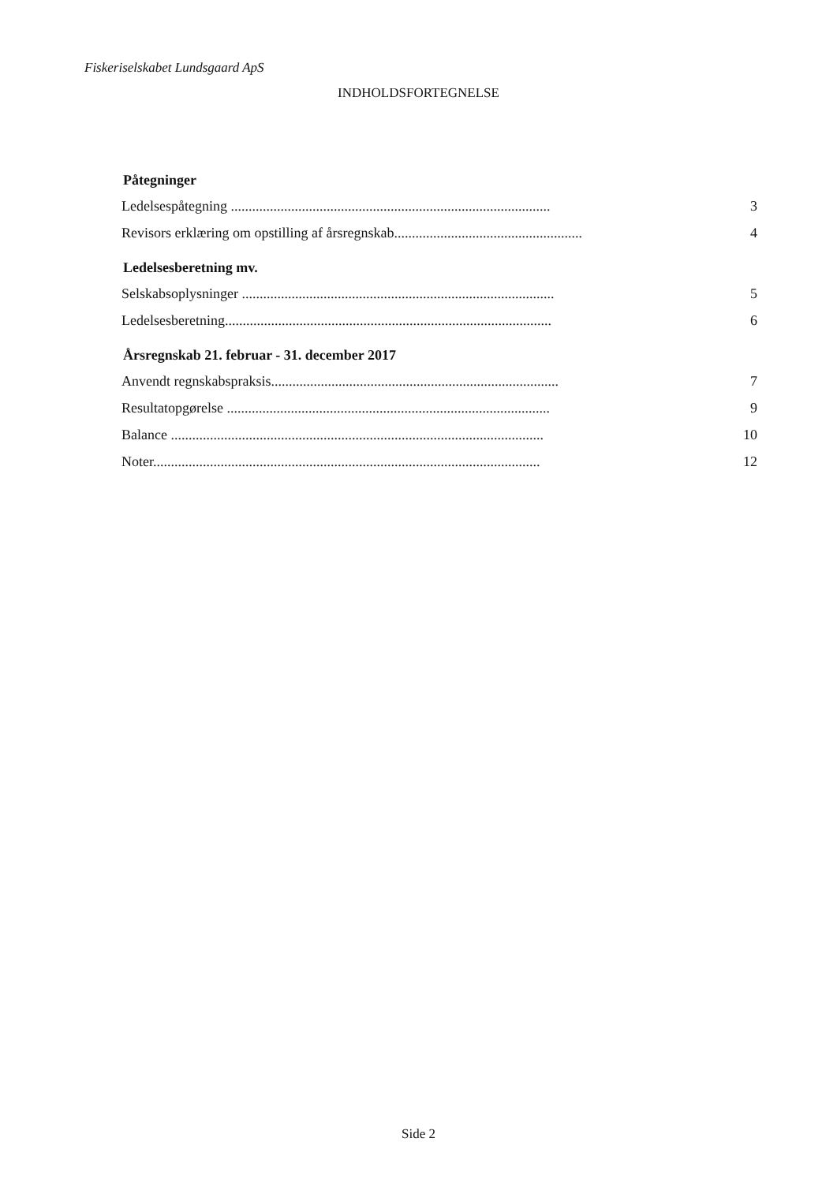Fiskeriselskabet Lundsgaard ApS
INDHOLDSFORTEGNELSE
Påtegninger
Ledelsespåtegning .......................................................................................... 3
Revisors erklæring om opstilling af årsregnskab..................................................... 4
Ledelsesberetning mv.
Selskabsoplysninger ........................................................................................ 5
Ledelsesberetning............................................................................................ 6
Årsregnskab 21. februar - 31. december 2017
Anvendt regnskabspraksis................................................................................. 7
Resultatopgørelse ........................................................................................... 9
Balance ......................................................................................................... 10
Noter............................................................................................................. 12
Side 2